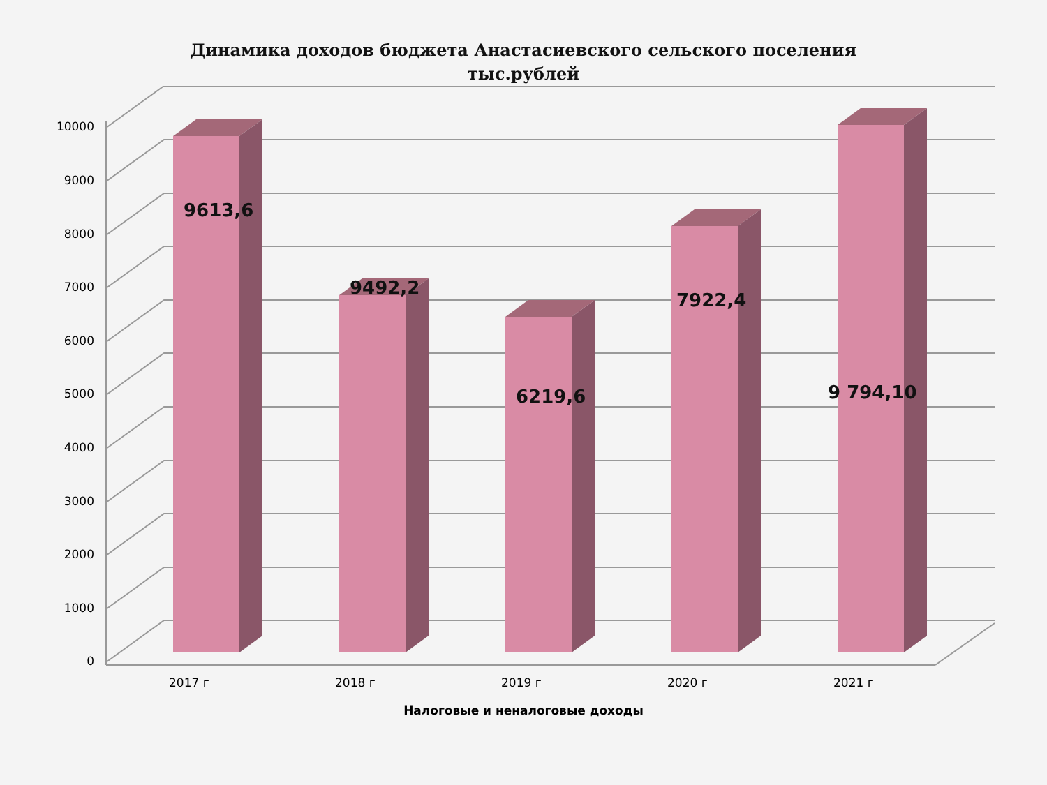Динамика доходов бюджета Анастасиевского сельского поселения
тыс.рублей
10000
9000
8000
7000
6000
5000
4000
3000
2000
1000
0
9613,6
9492,2
6219,6
7922,4
9 794,10
2017 г 2018 г 2019 г 2020 г 2021 г
Налоговые и неналоговые доходы